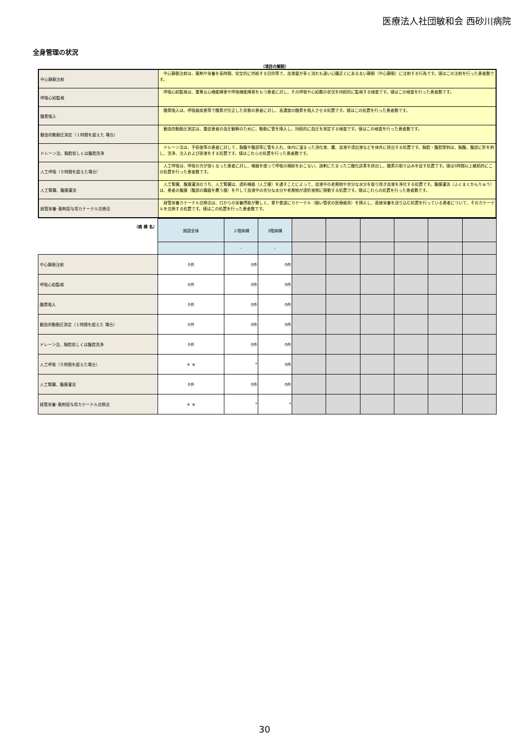医療法人社団敏和会 西砂川病院
全身管理の状況
（項目の解説）
| 中心静脈注射 | 中心静脈注射は、薬剤や栄養を長時間、安定的に供給する目的等で、血液量が多く流れも速い心臓近くにある太い静脈（中心静脈）に注射する行為です。値はこの注射を行った患者数です。 |
| 呼吸心拍監視 | 呼吸心拍監視は、重篤な心機能障害や呼吸機能障害をもつ患者に対し、その呼吸や心拍数の状況を持続的に監視する検査です。値はこの検査を行った患者数です。 |
| 酸素吸入 | 酸素吸入は、呼吸器疾患等で酸素が欠乏した状態の患者に対し、高濃度の酸素を吸入させる処置です。値はこの処置を行った患者数です。 |
| 観血的動脈圧測定（１時間を超えた 場合） | 観血的動脈圧測定は、重症患者の血圧観察のために、動脈に管を挿入し、持続的に血圧を測定する検査です。値はこの検査を行った患者数です。 |
| ドレーン法、胸腔若しくは腹腔洗浄 | ドレーン法は、手術後等の患者に対して、胸腹や腹部等に管を入れ、体内に溜まった消化液、膿、血液や浸出液などを体外に排出する処置です。胸腔・腹腔穿刺は、胸腹、腹部に針を刺し、洗浄、注入および排液をする処置です。値はこれらの処置を行った患者数です。 |
| 人工呼吸（５時間を超えた場合） | 人工呼吸は、呼吸の力が弱くなった患者に対し、機器を使って呼吸の補助をおこない、過剰にたまった二酸化炭素を排出し、酸素の取り込みを促す処置です。値は5時間以上継続的にこの処置を行った患者数です。 |
| 人工腎臓、腹膜灌流 | 人工腎臓、腹膜灌流のうち、人工腎臓は、透析機器（人工膜）を通すことによって、血液中の老廃物や余分な水分を取り除き血液を浄化する処置です。腹膜灌流（ふくまくかんりゅう）は、患者の腹膜（腹部の臓器を覆う膜）を介して血液中の余分な水分や老廃物が透析液側に移動する処置です。値はこれらの処置を行った患者数です。 |
| 経管栄養･薬剤投与用カテーテル交換法 | 経管栄養カテーテル交換法は、口からの栄養摂取が難しく、胃や食道にカテーテル（細い管状の医療器具）を挿入し、直接栄養を送り込む処置を行っている患者について、そのカテーテルを交換する処置です。値はこの処置を行った患者数です。 |
| （病 棟 名） | 施設全体 | ２階病棟 | 3階病棟 | | | | | | |
| | | - | - | | | | | | |
| 中心静脈注射 | 0件 | 0件 | 0件 | | | | | | |
| 呼吸心拍監視 | 0件 | 0件 | 0件 | | | | | | |
| 酸素吸入 | 0件 | 0件 | 0件 | | | | | | |
| 観血的動脈圧測定（１時間を超えた 場合） | 0件 | 0件 | 0件 | | | | | | |
| ドレーン法、胸腔若しくは腹腔洗浄 | 0件 | 0件 | 0件 | | | | | | |
| 人工呼吸（５時間を超えた場合） | ＊ ※ | * | 0件 | | | | | | |
| 人工腎臓、腹膜灌流 | 0件 | 0件 | 0件 | | | | | | |
| 経管栄養･薬剤投与用カテーテル交換法 | ＊ ※ | * | * | | | | | | |
30